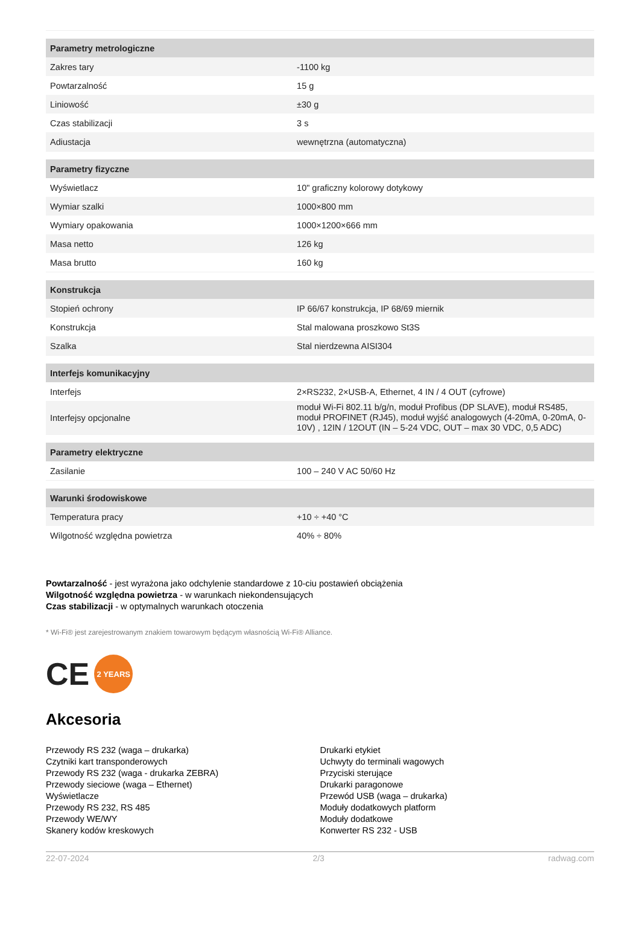| Parametry metrologiczne | |
| --- | --- |
| Zakres tary | -1100 kg |
| Powtarzalność | 15 g |
| Liniowość | ±30 g |
| Czas stabilizacji | 3 s |
| Adiustacja | wewnętrzna (automatyczna) |
| Parametry fizyczne | |
| Wyświetlacz | 10" graficzny kolorowy dotykowy |
| Wymiar szalki | 1000×800 mm |
| Wymiary opakowania | 1000×1200×666 mm |
| Masa netto | 126 kg |
| Masa brutto | 160 kg |
| Konstrukcja | |
| Stopień ochrony | IP 66/67 konstrukcja, IP 68/69 miernik |
| Konstrukcja | Stal malowana proszkowo St3S |
| Szalka | Stal nierdzewna AISI304 |
| Interfejs komunikacyjny | |
| Interfejs | 2×RS232, 2×USB-A, Ethernet, 4 IN / 4 OUT (cyfrowe) |
| Interfejsy opcjonalne | moduł Wi-Fi 802.11 b/g/n, moduł Profibus (DP SLAVE), moduł RS485, moduł PROFINET (RJ45), moduł wyjść analogowych (4-20mA, 0-20mA, 0-10V) , 12IN / 12OUT (IN – 5-24 VDC, OUT – max 30 VDC, 0,5 ADC) |
| Parametry elektryczne | |
| Zasilanie | 100 – 240 V AC 50/60 Hz |
| Warunki środowiskowe | |
| Temperatura pracy | +10 ÷ +40 °C |
| Wilgotność względna powietrza | 40% ÷ 80% |
Powtarzalność - jest wyrażona jako odchylenie standardowe z 10-ciu postawień obciążenia
Wilgotność względna powietrza - w warunkach niekondensujących
Czas stabilizacji - w optymalnych warunkach otoczenia
* Wi-Fi® jest zarejestrowanym znakiem towarowym będącym własnością Wi-Fi® Alliance.
CE 2 YEARS
Akcesoria
Przewody RS 232 (waga – drukarka)
Czytniki kart transponderowych
Przewody RS 232 (waga - drukarka ZEBRA)
Przewody sieciowe (waga – Ethernet)
Wyświetlacze
Przewody RS 232, RS 485
Przewody WE/WY
Skanery kodów kreskowych
Drukarki etykiet
Uchwyty do terminali wagowych
Przyciski sterujące
Drukarki paragonowe
Przewód USB (waga – drukarka)
Moduły dodatkowych platform
Moduły dodatkowe
Konwerter RS 232 - USB
22-07-2024 2/3 radwag.com